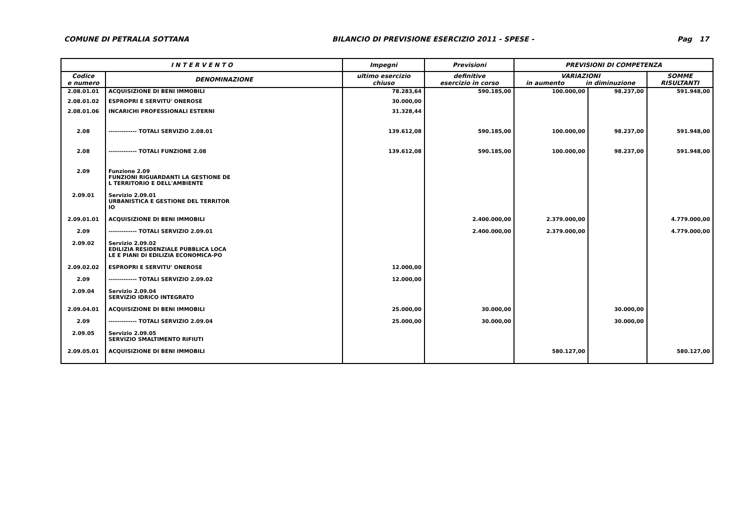COMUNE DI PETRALIA SOTTANA BILANCIO DI PREVISIONE ESERCIZIO 2011 - SPESE - Pag 17
| I N T E R V E N T O | | Impegni | Previsioni | PREVISIONI DI COMPETENZA | | |
| --- | --- | --- | --- | --- | --- | --- |
| Codice e numero | DENOMINAZIONE | ultimo esercizio chiuso | definitive esercizio in corso | VARIAZIONI in aumento in diminuzione | | SOMME RISULTANTI |
| 2.08.01.01 | ACQUISIZIONE DI BENI IMMOBILI | 78.283,64 | 590.185,00 | 100.000,00 | 98.237,00 | 591.948,00 |
| 2.08.01.02 | ESPROPRI E SERVITU' ONEROSE | 30.000,00 | | | | |
| 2.08.01.06 | INCARICHI PROFESSIONALI ESTERNI | 31.328,44 | | | | |
| 2.08 | ------------- TOTALI SERVIZIO 2.08.01 | 139.612,08 | 590.185,00 | 100.000,00 | 98.237,00 | 591.948,00 |
| 2.08 | ------------- TOTALI FUNZIONE 2.08 | 139.612,08 | 590.185,00 | 100.000,00 | 98.237,00 | 591.948,00 |
| 2.09 | Funzione 2.09 FUNZIONI RIGUARDANTI LA GESTIONE DE L TERRITORIO E DELL'AMBIENTE | | | | | |
| 2.09.01 | Servizio 2.09.01 URBANISTICA E GESTIONE DEL TERRITOR IO | | | | | |
| 2.09.01.01 | ACQUISIZIONE DI BENI IMMOBILI | | 2.400.000,00 | 2.379.000,00 | | 4.779.000,00 |
| 2.09 | ------------- TOTALI SERVIZIO 2.09.01 | | 2.400.000,00 | 2.379.000,00 | | 4.779.000,00 |
| 2.09.02 | Servizio 2.09.02 EDILIZIA RESIDENZIALE PUBBLICA LOCA LE E PIANI DI EDILIZIA ECONOMICA-PO | | | | | |
| 2.09.02.02 | ESPROPRI E SERVITU' ONEROSE | 12.000,00 | | | | |
| 2.09 | ------------- TOTALI SERVIZIO 2.09.02 | 12.000,00 | | | | |
| 2.09.04 | Servizio 2.09.04 SERVIZIO IDRICO INTEGRATO | | | | | |
| 2.09.04.01 | ACQUISIZIONE DI BENI IMMOBILI | 25.000,00 | 30.000,00 | | 30.000,00 | |
| 2.09 | ------------- TOTALI SERVIZIO 2.09.04 | 25.000,00 | 30.000,00 | | 30.000,00 | |
| 2.09.05 | Servizio 2.09.05 SERVIZIO SMALTIMENTO RIFIUTI | | | | | |
| 2.09.05.01 | ACQUISIZIONE DI BENI IMMOBILI | | | 580.127,00 | | 580.127,00 |